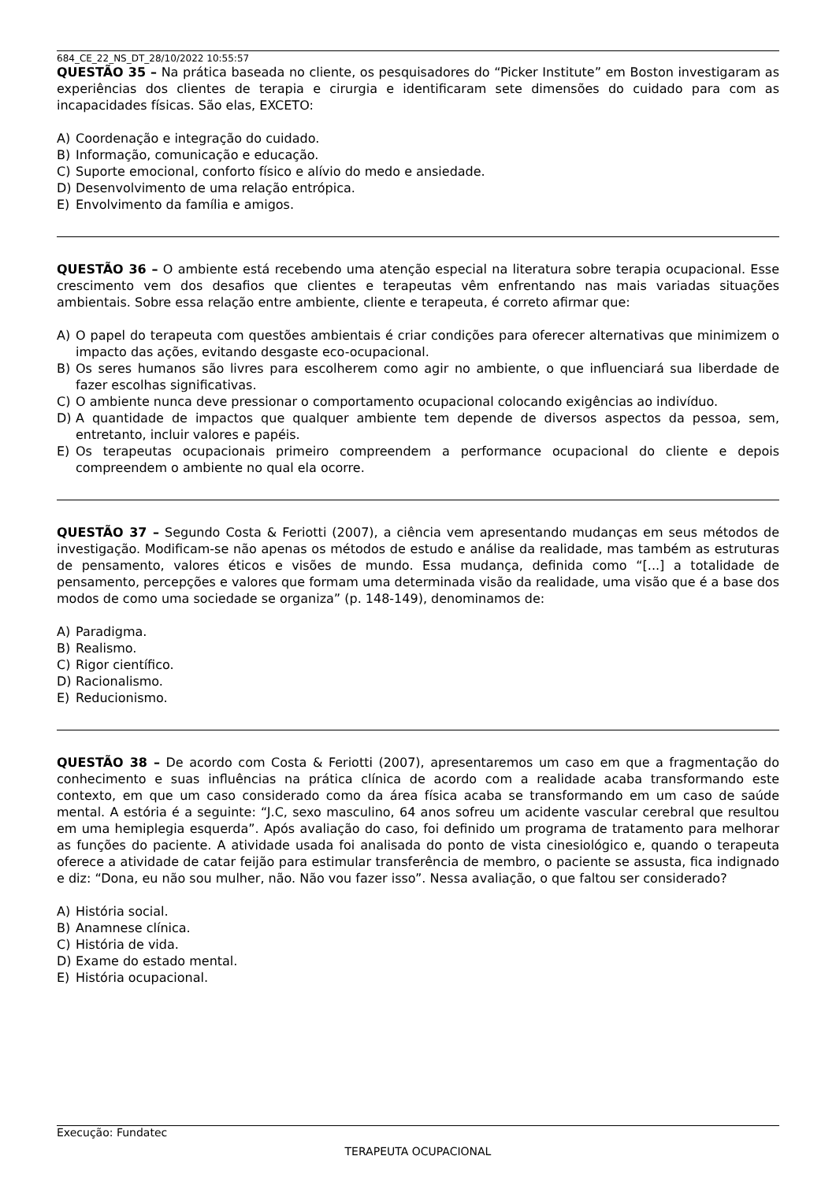684_CE_22_NS_DT_28/10/2022 10:55:57
QUESTÃO 35 – Na prática baseada no cliente, os pesquisadores do “Picker Institute” em Boston investigaram as experiências dos clientes de terapia e cirurgia e identificaram sete dimensões do cuidado para com as incapacidades físicas. São elas, EXCETO:
A) Coordenação e integração do cuidado.
B) Informação, comunicação e educação.
C) Suporte emocional, conforto físico e alívio do medo e ansiedade.
D) Desenvolvimento de uma relação entrópica.
E) Envolvimento da família e amigos.
QUESTÃO 36 – O ambiente está recebendo uma atenção especial na literatura sobre terapia ocupacional. Esse crescimento vem dos desafios que clientes e terapeutas vêm enfrentando nas mais variadas situações ambientais. Sobre essa relação entre ambiente, cliente e terapeuta, é correto afirmar que:
A) O papel do terapeuta com questões ambientais é criar condições para oferecer alternativas que minimizem o impacto das ações, evitando desgaste eco-ocupacional.
B) Os seres humanos são livres para escolherem como agir no ambiente, o que influenciará sua liberdade de fazer escolhas significativas.
C) O ambiente nunca deve pressionar o comportamento ocupacional colocando exigências ao indivíduo.
D) A quantidade de impactos que qualquer ambiente tem depende de diversos aspectos da pessoa, sem, entretanto, incluir valores e papéis.
E) Os terapeutas ocupacionais primeiro compreendem a performance ocupacional do cliente e depois compreendem o ambiente no qual ela ocorre.
QUESTÃO 37 – Segundo Costa & Feriotti (2007), a ciência vem apresentando mudanças em seus métodos de investigação. Modificam-se não apenas os métodos de estudo e análise da realidade, mas também as estruturas de pensamento, valores éticos e visões de mundo. Essa mudança, definida como “[...] a totalidade de pensamento, percepções e valores que formam uma determinada visão da realidade, uma visão que é a base dos modos de como uma sociedade se organiza” (p. 148-149), denominamos de:
A) Paradigma.
B) Realismo.
C) Rigor científico.
D) Racionalismo.
E) Reducionismo.
QUESTÃO 38 – De acordo com Costa & Feriotti (2007), apresentaremos um caso em que a fragmentação do conhecimento e suas influências na prática clínica de acordo com a realidade acaba transformando este contexto, em que um caso considerado como da área física acaba se transformando em um caso de saúde mental. A estória é a seguinte: “J.C, sexo masculino, 64 anos sofreu um acidente vascular cerebral que resultou em uma hemiplegia esquerda”. Após avaliação do caso, foi definido um programa de tratamento para melhorar as funções do paciente. A atividade usada foi analisada do ponto de vista cinesiológico e, quando o terapeuta oferece a atividade de catar feijão para estimular transferência de membro, o paciente se assusta, fica indignado e diz: “Dona, eu não sou mulher, não. Não vou fazer isso”. Nessa avaliação, o que faltou ser considerado?
A) História social.
B) Anamnese clínica.
C) História de vida.
D) Exame do estado mental.
E) História ocupacional.
Execução: Fundatec
TERAPEUTA OCUPACIONAL